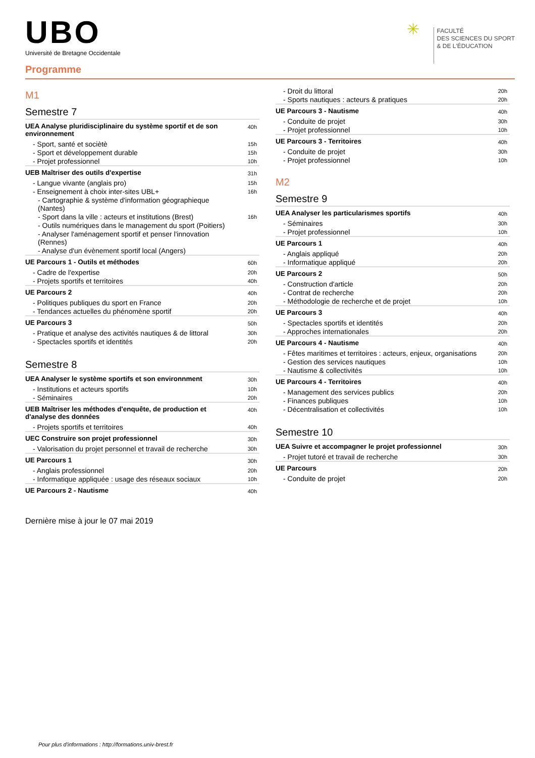UBO
Université de Bretagne Occidentale
✳ FACULTÉ
DES SCIENCES DU SPORT
& DE L'ÉDUCATION
Programme
M1
Semestre 7
| UEA Analyse pluridisciplinaire du système sportif et de son environnement | 40h |
| - Sport, santé et sociètè | 15h |
| - Sport et développement durable | 15h |
| - Projet professionnel | 10h |
| UEB Maîtriser des outils d'expertise | 31h |
| - Langue vivante (anglais pro) | 15h |
| - Enseignement à choix inter-sites UBL+ | 16h |
| - Cartographie & système d'information géographieque (Nantes) | |
| - Sport dans la ville : acteurs et institutions (Brest) | 16h |
| - Outils numériques dans le management du sport (Poitiers) | |
| - Analyser l'aménagement sportif et penser l'innovation (Rennes) | |
| - Analyse d'un évènement sportif local (Angers) | |
| UE Parcours 1 - Outils et méthodes | 60h |
| - Cadre de l'expertise | 20h |
| - Projets sportifs et territoires | 40h |
| UE Parcours 2 | 40h |
| - Politiques publiques du sport en France | 20h |
| - Tendances actuelles du phénomène sportif | 20h |
| UE Parcours 3 | 50h |
| - Pratique et analyse des activités nautiques & de littoral | 30h |
| - Spectacles sportifs et identités | 20h |
Semestre 8
| UEA Analyser le système sportifs et son environnment | 30h |
| - Institutions et acteurs sportifs | 10h |
| - Séminaires | 20h |
| UEB Maîtriser les méthodes d'enquête, de production et d'analyse des données | 40h |
| - Projets sportifs et territoires | 40h |
| UEC Construire son projet professionnel | 30h |
| - Valorisation du projet personnel et travail de recherche | 30h |
| UE Parcours 1 | 30h |
| - Anglais professionnel | 20h |
| - Informatique appliquée : usage des réseaux sociaux | 10h |
| UE Parcours 2 - Nautisme | 40h |
| - Droit du littoral | 20h |
| - Sports nautiques : acteurs & pratiques | 20h |
| UE Parcours 3 - Nautisme | 40h |
| - Conduite de projet | 30h |
| - Projet professionnel | 10h |
| UE Parcours 3 - Territoires | 40h |
| - Conduite de projet | 30h |
| - Projet professionnel | 10h |
M2
Semestre 9
| UEA Analyser les particularismes sportifs | 40h |
| - Séminaires | 30h |
| - Projet professionnel | 10h |
| UE Parcours 1 | 40h |
| - Anglais appliqué | 20h |
| - Informatique appliqué | 20h |
| UE Parcours 2 | 50h |
| - Construction d'article | 20h |
| - Contrat de recherche | 20h |
| - Méthodologie de recherche et de projet | 10h |
| UE Parcours 3 | 40h |
| - Spectacles sportifs et identités | 20h |
| - Approches internationales | 20h |
| UE Parcours 4 - Nautisme | 40h |
| - Fêtes maritimes et territoires : acteurs, enjeux, organisations | 20h |
| - Gestion des services nautiques | 10h |
| - Nautisme & collectivités | 10h |
| UE Parcours 4 - Territoires | 40h |
| - Management des services publics | 20h |
| - Finances publiques | 10h |
| - Décentralisation et collectivités | 10h |
Semestre 10
| UEA Suivre et accompagner le projet professionnel | 30h |
| - Projet tutoré et travail de recherche | 30h |
| UE Parcours | 20h |
| - Conduite de projet | 20h |
Dernière mise à jour le 07 mai 2019
Pour plus d'informations : http://formations.univ-brest.fr